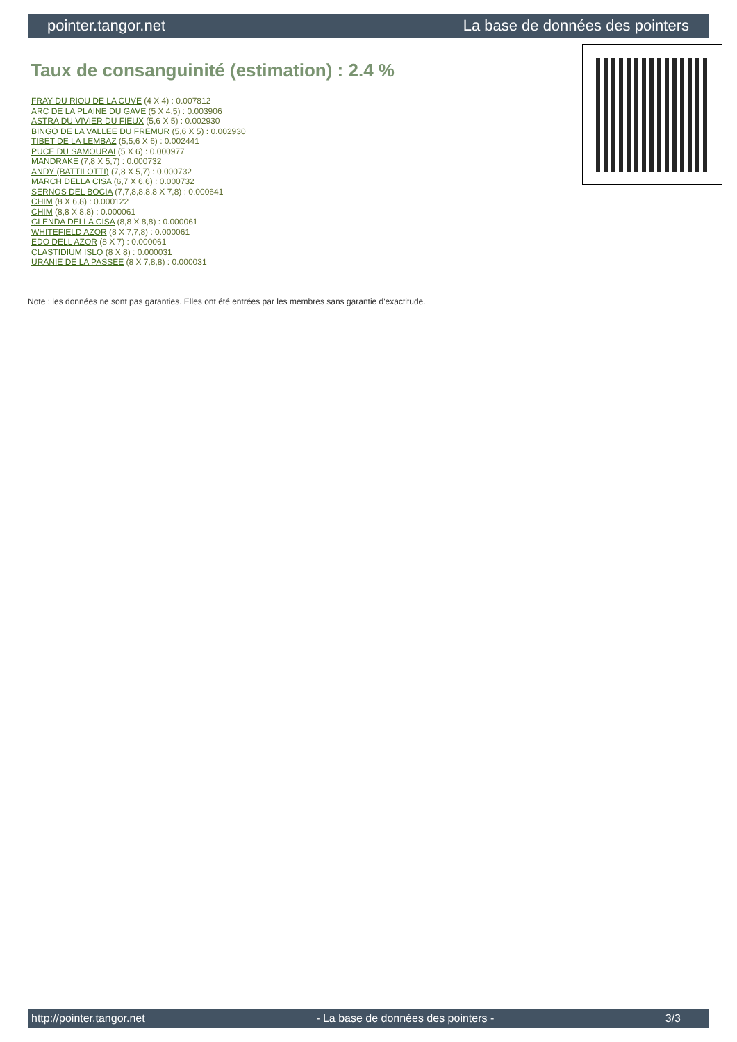pointer.tangor.net La base de données des pointers
Taux de consanguinité (estimation) : 2.4 %
FRAY DU RIOU DE LA CUVE (4 X 4) : 0.007812
ARC DE LA PLAINE DU GAVE (5 X 4,5) : 0.003906
ASTRA DU VIVIER DU FIEUX (5,6 X 5) : 0.002930
BINGO DE LA VALLEE DU FREMUR (5,6 X 5) : 0.002930
TIBET DE LA LEMBAZ (5,5,6 X 6) : 0.002441
PUCE DU SAMOURAI (5 X 6) : 0.000977
MANDRAKE (7,8 X 5,7) : 0.000732
ANDY (BATTILOTTI) (7,8 X 5,7) : 0.000732
MARCH DELLA CISA (6,7 X 6,6) : 0.000732
SERNOS DEL BOCIA (7,7,8,8,8,8 X 7,8) : 0.000641
CHIM (8 X 6,8) : 0.000122
CHIM (8,8 X 8,8) : 0.000061
GLENDA DELLA CISA (8,8 X 8,8) : 0.000061
WHITEFIELD AZOR (8 X 7,7,8) : 0.000061
EDO DELL AZOR (8 X 7) : 0.000061
CLASTIDIUM ISLO (8 X 8) : 0.000031
URANIE DE LA PASSEE (8 X 7,8,8) : 0.000031
Note : les données ne sont pas garanties. Elles ont été entrées par les membres sans garantie d'exactitude.
http://pointer.tangor.net - La base de données des pointers - 3/3